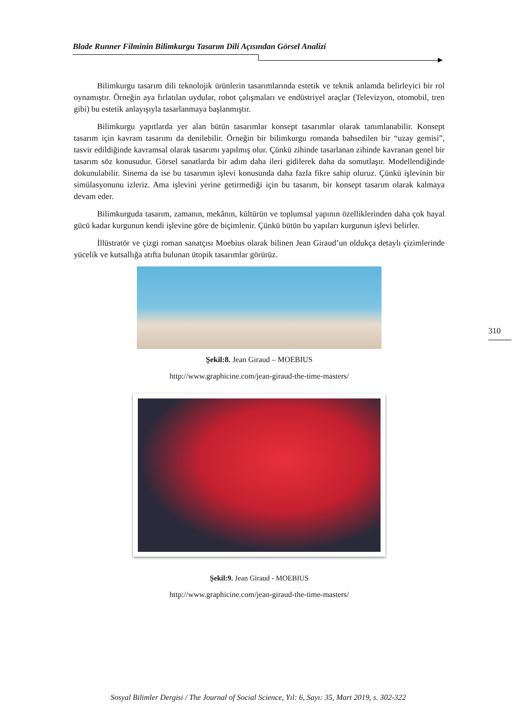Blade Runner Filminin Bilimkurgu Tasarım Dili Açısından Görsel Analizi
Bilimkurgu tasarım dili teknolojik ürünlerin tasarımlarında estetik ve teknik anlamda belirleyici bir rol oynamıştır. Örneğin aya fırlatılan uydular, robot çalışmaları ve endüstriyel araçlar (Televizyon, otomobil, tren gibi) bu estetik anlayışıyla tasarlanmaya başlanmıştır.
Bilimkurgu yapıtlarda yer alan bütün tasarımlar konsept tasarımlar olarak tanımlanabilir. Konsept tasarım için kavram tasarımı da denilebilir. Örneğin bir bilimkurgu romanda bahsedilen bir “uzay gemisi”, tasvir edildiğinde kavramsal olarak tasarımı yapılmış olur. Çünkü zihinde tasarlanan zihinde kavranan genel bir tasarım söz konusudur. Görsel sanatlarda bir adım daha ileri gidilerek daha da somutlaşır. Modellendiğinde dokunulabilir. Sinema da ise bu tasarımın işlevi konusunda daha fazla fikre sahip oluruz. Çünkü işlevinin bir simülasyonunu izleriz. Ama işlevini yerine getirmediği için bu tasarım, bir konsept tasarım olarak kalmaya devam eder.
Bilimkurguda tasarım, zamanın, mekânın, kültürün ve toplumsal yapının özelliklerinden daha çok hayal gücü kadar kurgunun kendi işlevine göre de biçimlenir. Çünkü bütün bu yapıları kurgunun işlevi belirler.
İllüstratör ve çizgi roman sanatçısı Moebius olarak bilinen Jean Giraud’un oldukça detaylı çizimlerinde yücelik ve kutsallığa atıfta bulunan ütopik tasarımlar görürüz.
Şekil:8. Jean Giraud – MOEBIUS
http://www.graphicine.com/jean-giraud-the-time-masters/
Şekil:9. Jean Giraud - MOEBIUS
http://www.graphicine.com/jean-giraud-the-time-masters/
310
Sosyal Bilimler Dergisi / The Journal of Social Science, Yıl: 6, Sayı: 35, Mart 2019, s. 302-322